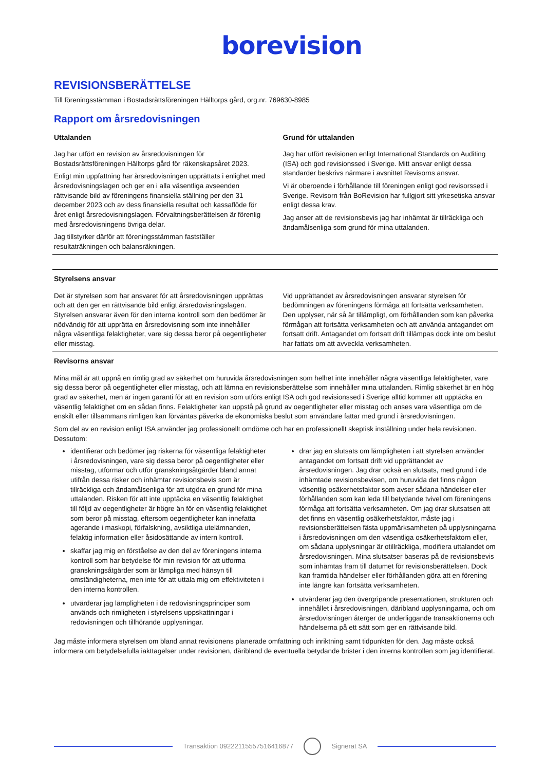borevision
REVISIONSBERÄTTELSE
Till föreningsstämman i Bostadsrättsföreningen Hälltorps gård, org.nr. 769630-8985
Rapport om årsredovisningen
Uttalanden
Jag har utfört en revision av årsredovisningen för Bostadsrättsföreningen Hälltorps gård för räkenskapsåret 2023.
Enligt min uppfattning har årsredovisningen upprättats i enlighet med årsredovisningslagen och ger en i alla väsentliga avseenden rättvisande bild av föreningens finansiella ställning per den 31 december 2023 och av dess finansiella resultat och kassaflöde för året enligt årsredovisningslagen. Förvaltningsberättelsen är förenlig med årsredovisningens övriga delar.
Jag tillstyrker därför att föreningsstämman fastställer resultaträkningen och balansräkningen.
Grund för uttalanden
Jag har utfört revisionen enligt International Standards on Auditing (ISA) och god revisionssed i Sverige. Mitt ansvar enligt dessa standarder beskrivs närmare i avsnittet Revisorns ansvar.
Vi är oberoende i förhållande till föreningen enligt god revisorssed i Sverige. Revisorn från BoRevision har fullgjort sitt yrkesetiska ansvar enligt dessa krav.
Jag anser att de revisionsbevis jag har inhämtat är tillräckliga och ändamålsenliga som grund för mina uttalanden.
Styrelsens ansvar
Det är styrelsen som har ansvaret för att årsredovisningen upprättas och att den ger en rättvisande bild enligt årsredovisningslagen. Styrelsen ansvarar även för den interna kontroll som den bedömer är nödvändig för att upprätta en årsredovisning som inte innehåller några väsentliga felaktigheter, vare sig dessa beror på oegentligheter eller misstag.
Vid upprättandet av årsredovisningen ansvarar styrelsen för bedömningen av föreningens förmåga att fortsätta verksamheten. Den upplyser, när så är tillämpligt, om förhållanden som kan påverka förmågan att fortsätta verksamheten och att använda antagandet om fortsatt drift. Antagandet om fortsatt drift tillämpas dock inte om beslut har fattats om att avveckla verksamheten.
Revisorns ansvar
Mina mål är att uppnå en rimlig grad av säkerhet om huruvida årsredovisningen som helhet inte innehåller några väsentliga felaktigheter, vare sig dessa beror på oegentligheter eller misstag, och att lämna en revisionsberättelse som innehåller mina uttalanden. Rimlig säkerhet är en hög grad av säkerhet, men är ingen garanti för att en revision som utförs enligt ISA och god revisionssed i Sverige alltid kommer att upptäcka en väsentlig felaktighet om en sådan finns. Felaktigheter kan uppstå på grund av oegentligheter eller misstag och anses vara väsentliga om de enskilt eller tillsammans rimligen kan förväntas påverka de ekonomiska beslut som användare fattar med grund i årsredovisningen.
Som del av en revision enligt ISA använder jag professionellt omdöme och har en professionellt skeptisk inställning under hela revisionen. Dessutom:
identifierar och bedömer jag riskerna för väsentliga felaktigheter i årsredovisningen, vare sig dessa beror på oegentligheter eller misstag, utformar och utför granskningsåtgärder bland annat utifrån dessa risker och inhämtar revisionsbevis som är tillräckliga och ändamålsenliga för att utgöra en grund för mina uttalanden. Risken för att inte upptäcka en väsentlig felaktighet till följd av oegentligheter är högre än för en väsentlig felaktighet som beror på misstag, eftersom oegentligheter kan innefatta agerande i maskopi, förfalskning, avsiktliga utelämnanden, felaktig information eller åsidosättande av intern kontroll.
skaffar jag mig en förståelse av den del av föreningens interna kontroll som har betydelse för min revision för att utforma granskningsåtgärder som är lämpliga med hänsyn till omständigheterna, men inte för att uttala mig om effektiviteten i den interna kontrollen.
utvärderar jag lämpligheten i de redovisningsprinciper som används och rimligheten i styrelsens uppskattningar i redovisningen och tillhörande upplysningar.
drar jag en slutsats om lämpligheten i att styrelsen använder antagandet om fortsatt drift vid upprättandet av årsredovisningen. Jag drar också en slutsats, med grund i de inhämtade revisionsbevisen, om huruvida det finns någon väsentlig osäkerhetsfaktor som avser sådana händelser eller förhållanden som kan leda till betydande tvivel om föreningens förmåga att fortsätta verksamheten. Om jag drar slutsatsen att det finns en väsentlig osäkerhetsfaktor, måste jag i revisionsberättelsen fästa uppmärksamheten på upplysningarna i årsredovisningen om den väsentliga osäkerhetsfaktorn eller, om sådana upplysningar är otillräckliga, modifiera uttalandet om årsredovisningen. Mina slutsatser baseras på de revisionsbevis som inhämtas fram till datumet för revisionsberättelsen. Dock kan framtida händelser eller förhållanden göra att en förening inte längre kan fortsätta verksamheten.
utvärderar jag den övergripande presentationen, strukturen och innehållet i årsredovisningen, däribland upplysningarna, och om årsredovisningen återger de underliggande transaktionerna och händelserna på ett sätt som ger en rättvisande bild.
Jag måste informera styrelsen om bland annat revisionens planerade omfattning och inriktning samt tidpunkten för den. Jag måste också informera om betydelsefulla iakttagelser under revisionen, däribland de eventuella betydande brister i den interna kontrollen som jag identifierat.
Transaktion 09222115557516416877
Signerat SA